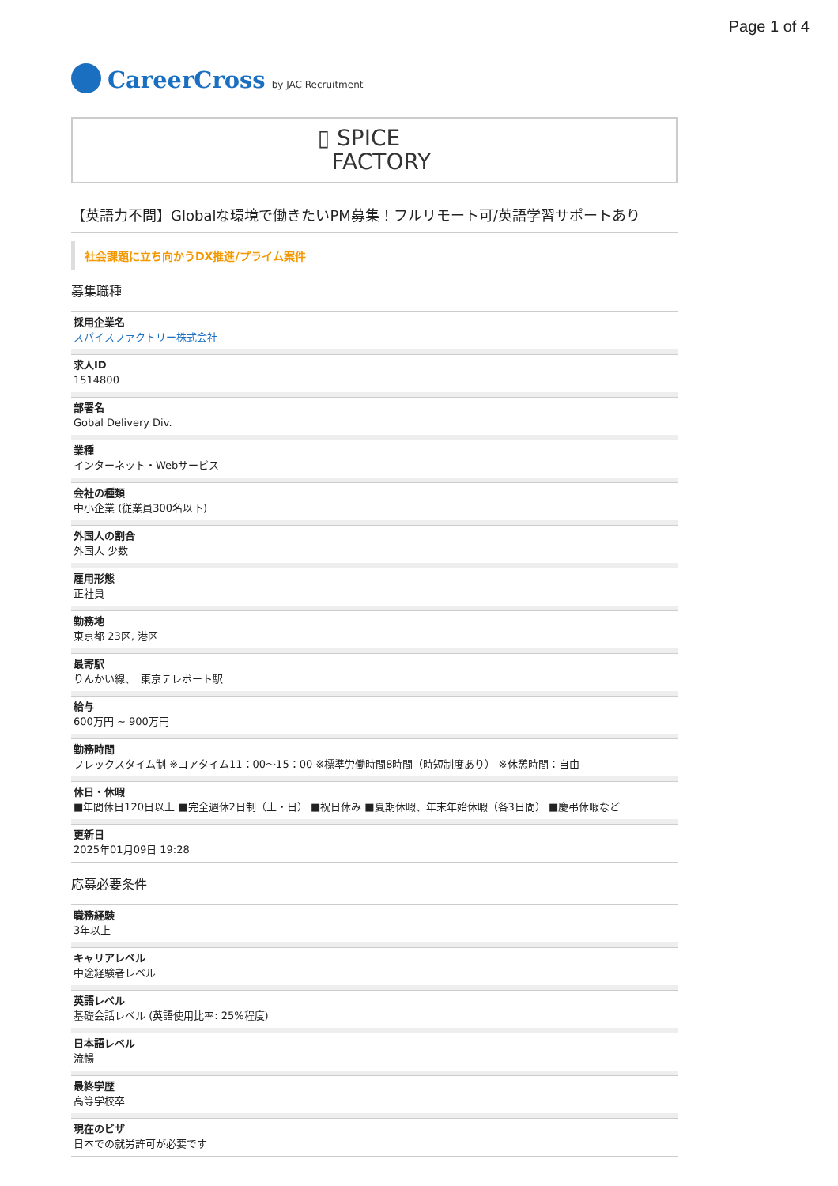Page 1 of 4
CareerCross by JAC Recruitment
▯ SPICE
FACTORY
【英語力不問】Globalな環境で働きたいPM募集！フルリモート可/英語学習サポートあり
社会課題に立ち向かうDX推進/プライム案件
募集職種
採用企業名
スパイスファクトリー株式会社
求人ID
1514800
部署名
Gobal Delivery Div.
業種
インターネット・Webサービス
会社の種類
中小企業 (従業員300名以下)
外国人の割合
外国人 少数
雇用形態
正社員
勤務地
東京都 23区, 港区
最寄駅
りんかい線、　東京テレポート駅
給与
600万円 ~ 900万円
勤務時間
フレックスタイム制 ※コアタイム11：00〜15：00 ※標準労働時間8時間（時短制度あり） ※休憩時間：自由
休日・休暇
■年間休日120日以上 ■完全週休2日制（土・日） ■祝日休み ■夏期休暇、年末年始休暇（各3日間） ■慶弔休暇など
更新日
2025年01月09日 19:28
応募必要条件
職務経験
3年以上
キャリアレベル
中途経験者レベル
英語レベル
基礎会話レベル (英語使用比率: 25%程度)
日本語レベル
流暢
最終学歴
高等学校卒
現在のビザ
日本での就労許可が必要です